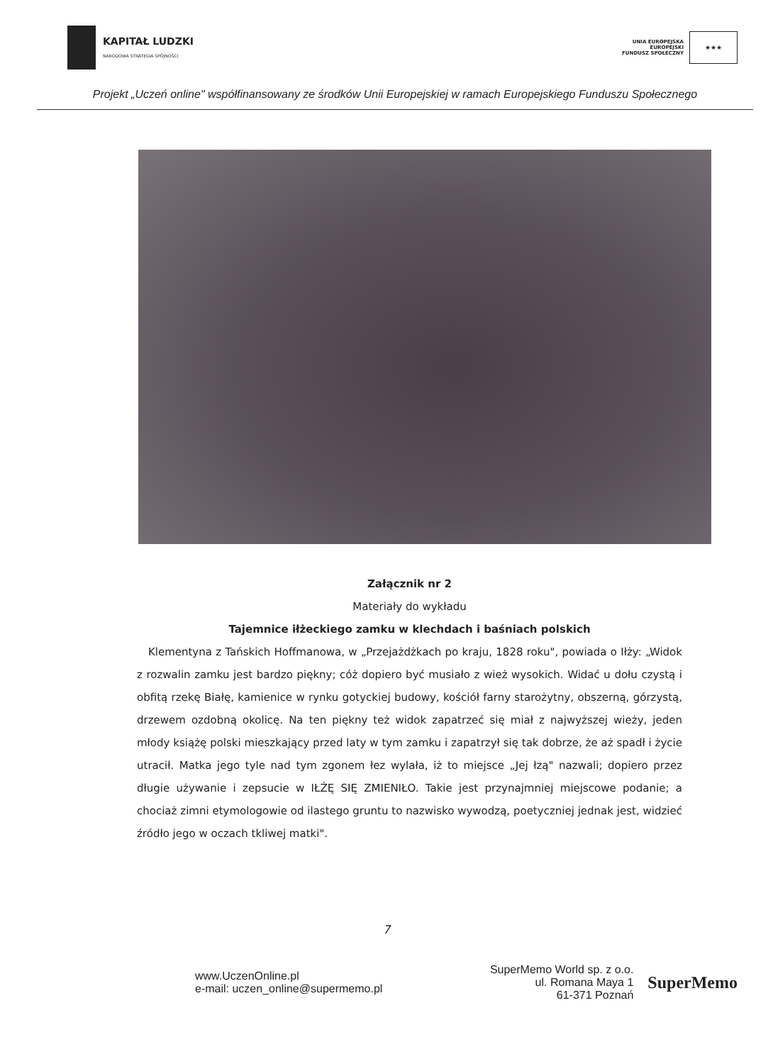KAPITAŁ LUDZKI
NARODOWA STRATEGIA SPÓJNOŚCI
UNIA EUROPEJSKA
EUROPEJSKI
FUNDUSZ SPOŁECZNY
★★★
Projekt „Uczeń online" współfinansowany ze środków Unii Europejskiej w ramach Europejskiego Funduszu Społecznego
Załącznik nr 2
Materiały do wykładu
Tajemnice iłżeckiego zamku w klechdach i baśniach polskich
Klementyna z Tańskich Hoffmanowa, w „Przejażdżkach po kraju, 1828 roku", powiada o Iłży: „Widok z rozwalin zamku jest bardzo piękny; cóż dopiero być musiało z wież wysokich. Widać u dołu czystą i obfitą rzekę Białę, kamienice w rynku gotyckiej budowy, kościół farny starożytny, obszerną, górzystą, drzewem ozdobną okolicę. Na ten piękny też widok zapatrzeć się miał z najwyższej wieży, jeden młody książę polski mieszkający przed laty w tym zamku i zapatrzył się tak dobrze, że aż spadł i życie utracił. Matka jego tyle nad tym zgonem łez wylała, iż to miejsce „Jej łzą" nazwali; dopiero przez długie używanie i zepsucie w IŁŻĘ SIĘ ZMIENIŁO. Takie jest przynajmniej miejscowe podanie; a chociaż zimni etymologowie od ilastego gruntu to nazwisko wywodzą, poetyczniej jednak jest, widzieć źródło jego w oczach tkliwej matki".
7
www.UczenOnline.pl
e-mail: uczen_online@supermemo.pl
SuperMemo World sp. z o.o.
ul. Romana Maya 1
61-371 Poznań
SuperMemo